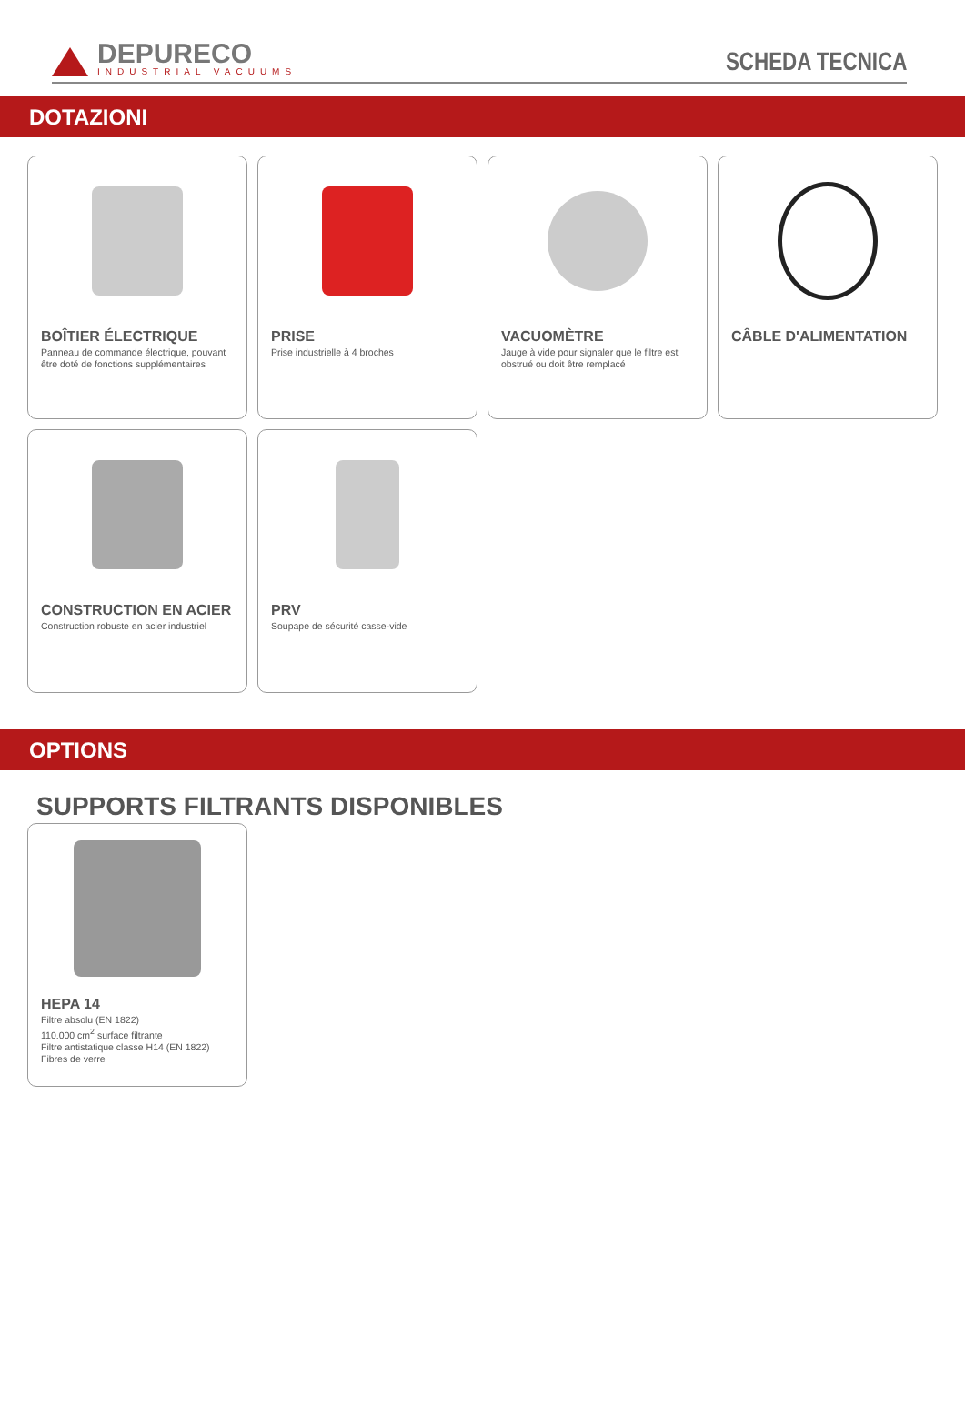DEPURECO
INDUSTRIAL VACUUMS
SCHEDA TECNICA
DOTAZIONI
BOÎTIER ÉLECTRIQUE
Panneau de commande électrique, pouvant être doté de fonctions supplémentaires
PRISE
Prise industrielle à 4 broches
VACUOMÈTRE
Jauge à vide pour signaler que le filtre est obstrué ou doit être remplacé
CÂBLE D'ALIMENTATION
CONSTRUCTION EN ACIER
Construction robuste en acier industriel
PRV
Soupape de sécurité casse-vide
OPTIONS
SUPPORTS FILTRANTS DISPONIBLES
HEPA 14
Filtre absolu (EN 1822)
110.000 cm<sup>2</sup> surface filtrante
Filtre antistatique classe H14 (EN 1822)
Fibres de verre